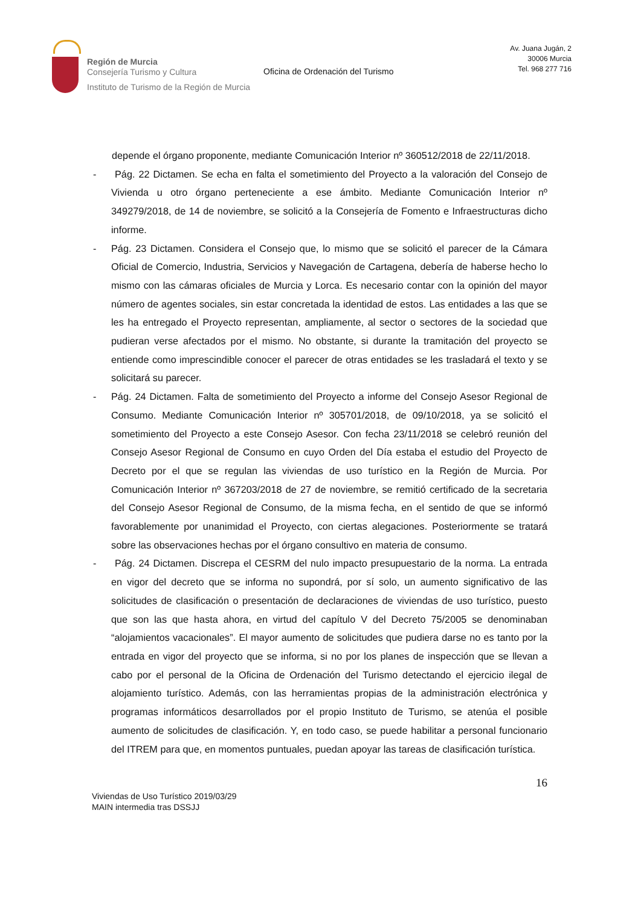Región de Murcia
Consejería Turismo y Cultura
Instituto de Turismo de la Región de Murcia
Oficina de Ordenación del Turismo
Av. Juana Jugán, 2
30006 Murcia
Tel. 968 277 716
depende el órgano proponente, mediante Comunicación Interior nº 360512/2018 de 22/11/2018.
- Pág. 22 Dictamen. Se echa en falta el sometimiento del Proyecto a la valoración del Consejo de Vivienda u otro órgano perteneciente a ese ámbito. Mediante Comunicación Interior nº 349279/2018, de 14 de noviembre, se solicitó a la Consejería de Fomento e Infraestructuras dicho informe.
- Pág. 23 Dictamen. Considera el Consejo que, lo mismo que se solicitó el parecer de la Cámara Oficial de Comercio, Industria, Servicios y Navegación de Cartagena, debería de haberse hecho lo mismo con las cámaras oficiales de Murcia y Lorca. Es necesario contar con la opinión del mayor número de agentes sociales, sin estar concretada la identidad de estos. Las entidades a las que se les ha entregado el Proyecto representan, ampliamente, al sector o sectores de la sociedad que pudieran verse afectados por el mismo. No obstante, si durante la tramitación del proyecto se entiende como imprescindible conocer el parecer de otras entidades se les trasladará el texto y se solicitará su parecer.
- Pág. 24 Dictamen. Falta de sometimiento del Proyecto a informe del Consejo Asesor Regional de Consumo. Mediante Comunicación Interior nº 305701/2018, de 09/10/2018, ya se solicitó el sometimiento del Proyecto a este Consejo Asesor. Con fecha 23/11/2018 se celebró reunión del Consejo Asesor Regional de Consumo en cuyo Orden del Día estaba el estudio del Proyecto de Decreto por el que se regulan las viviendas de uso turístico en la Región de Murcia. Por Comunicación Interior nº 367203/2018 de 27 de noviembre, se remitió certificado de la secretaria del Consejo Asesor Regional de Consumo, de la misma fecha, en el sentido de que se informó favorablemente por unanimidad el Proyecto, con ciertas alegaciones. Posteriormente se tratará sobre las observaciones hechas por el órgano consultivo en materia de consumo.
- Pág. 24 Dictamen. Discrepa el CESRM del nulo impacto presupuestario de la norma. La entrada en vigor del decreto que se informa no supondrá, por sí solo, un aumento significativo de las solicitudes de clasificación o presentación de declaraciones de viviendas de uso turístico, puesto que son las que hasta ahora, en virtud del capítulo V del Decreto 75/2005 se denominaban “alojamientos vacacionales”. El mayor aumento de solicitudes que pudiera darse no es tanto por la entrada en vigor del proyecto que se informa, si no por los planes de inspección que se llevan a cabo por el personal de la Oficina de Ordenación del Turismo detectando el ejercicio ilegal de alojamiento turístico. Además, con las herramientas propias de la administración electrónica y programas informáticos desarrollados por el propio Instituto de Turismo, se atenúa el posible aumento de solicitudes de clasificación. Y, en todo caso, se puede habilitar a personal funcionario del ITREM para que, en momentos puntuales, puedan apoyar las tareas de clasificación turística.
16
Viviendas de Uso Turístico 2019/03/29
MAIN intermedia tras DSSJJ